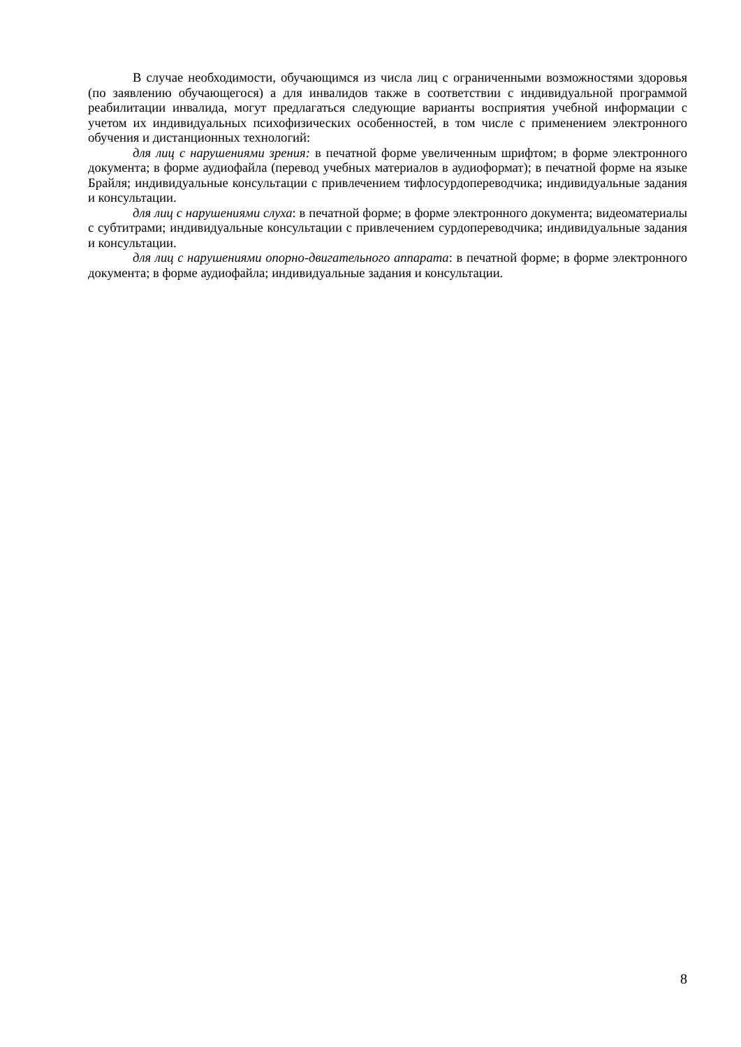В случае необходимости, обучающимся из числа лиц с ограниченными возможностями здоровья (по заявлению обучающегося) а для инвалидов также в соответствии с индивидуальной программой реабилитации инвалида, могут предлагаться следующие варианты восприятия учебной информации с учетом их индивидуальных психофизических особенностей, в том числе с применением электронного обучения и дистанционных технологий:
для лиц с нарушениями зрения: в печатной форме увеличенным шрифтом; в форме электронного документа; в форме аудиофайла (перевод учебных материалов в аудиоформат); в печатной форме на языке Брайля; индивидуальные консультации с привлечением тифлосурдопереводчика; индивидуальные задания и консультации.
для лиц с нарушениями слуха: в печатной форме; в форме электронного документа; видеоматериалы с субтитрами; индивидуальные консультации с привлечением сурдопереводчика; индивидуальные задания и консультации.
для лиц с нарушениями опорно-двигательного аппарата: в печатной форме; в форме электронного документа; в форме аудиофайла; индивидуальные задания и консультации.
8